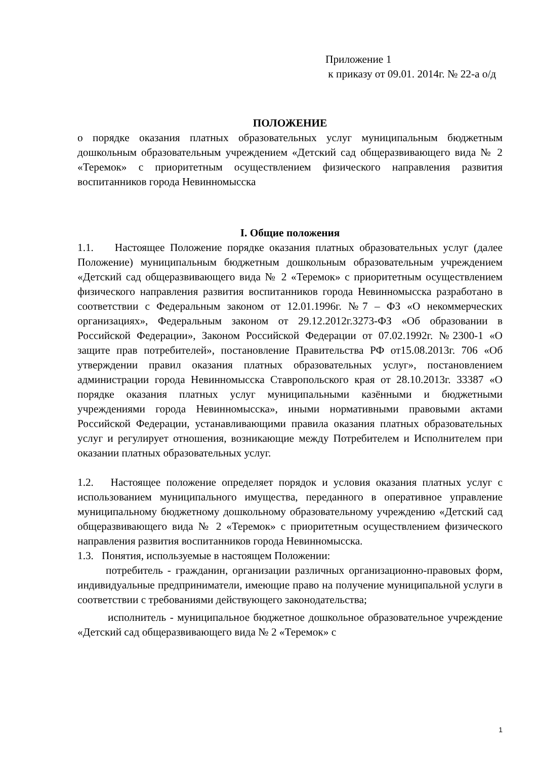Приложение 1
к приказу от 09.01. 2014г. № 22-а о/д
ПОЛОЖЕНИЕ
о порядке оказания платных образовательных услуг муниципальным бюджетным дошкольным образовательным учреждением «Детский сад общеразвивающего вида № 2 «Теремок» с приоритетным осуществлением физического направления развития воспитанников города Невинномысска
I. Общие положения
1.1. Настоящее Положение порядке оказания платных образовательных услуг (далее Положение) муниципальным бюджетным дошкольным образовательным учреждением «Детский сад общеразвивающего вида № 2 «Теремок» с приоритетным осуществлением физического направления развития воспитанников города Невинномысска разработано в соответствии с Федеральным законом от 12.01.1996г. №7 – ФЗ «О некоммерческих организациях», Федеральным законом от 29.12.2012г.3273-ФЗ «Об образовании в Российской Федерации», Законом Российской Федерации от 07.02.1992г. №2300-1 «О защите прав потребителей», постановление Правительства РФ от15.08.2013г. 706 «Об утверждении правил оказания платных образовательных услуг», постановлением администрации города Невинномысска Ставропольского края от 28.10.2013г. 33387 «О порядке оказания платных услуг муниципальными казёнными и бюджетными учреждениями города Невинномысска», иными нормативными правовыми актами Российской Федерации, устанавливающими правила оказания платных образовательных услуг и регулирует отношения, возникающие между Потребителем и Исполнителем при оказании платных образовательных услуг.
1.2. Настоящее положение определяет порядок и условия оказания платных услуг с использованием муниципального имущества, переданного в оперативное управление муниципальному бюджетному дошкольному образовательному учреждению «Детский сад общеразвивающего вида № 2 «Теремок» с приоритетным осуществлением физического направления развития воспитанников города Невинномысска.
1.3. Понятия, используемые в настоящем Положении:
потребитель - гражданин, организации различных организационно-правовых форм, индивидуальные предприниматели, имеющие право на получение муниципальной услуги в соответствии с требованиями действующего законодательства;
исполнитель - муниципальное бюджетное дошкольное образовательное учреждение «Детский сад общеразвивающего вида № 2 «Теремок» с
1